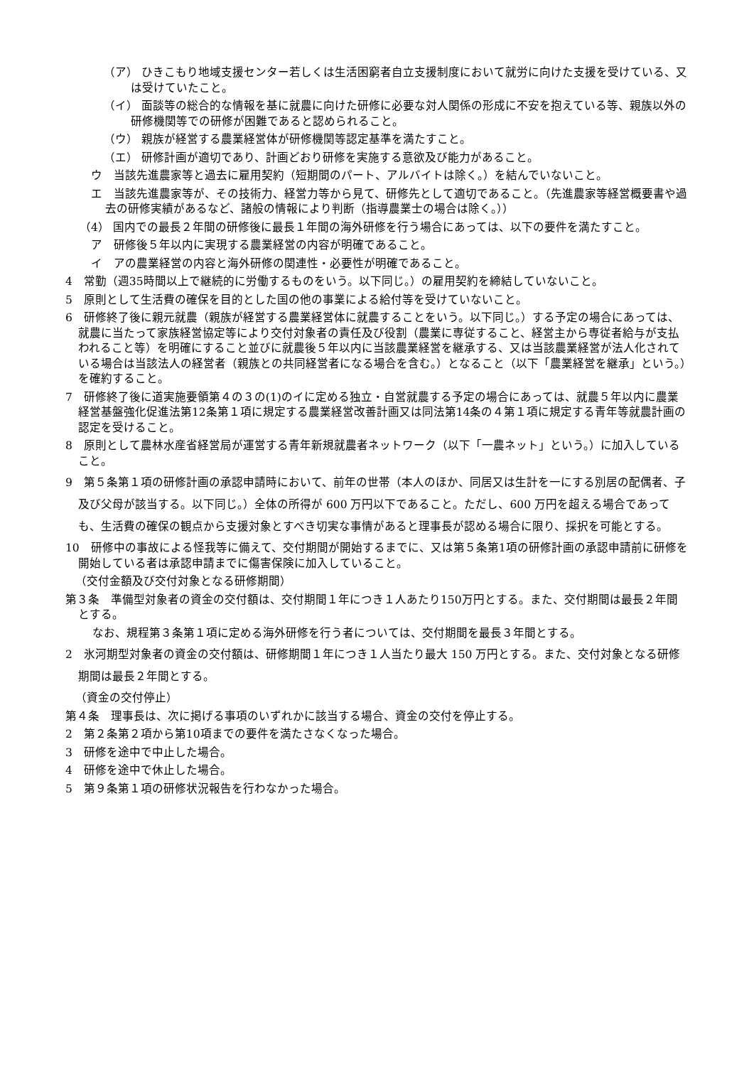（ア） ひきこもり地域支援センター若しくは生活困窮者自立支援制度において就労に向けた支援を受けている、又は受けていたこと。
（イ） 面談等の総合的な情報を基に就農に向けた研修に必要な対人関係の形成に不安を抱えている等、親族以外の研修機関等での研修が困難であると認められること。
（ウ） 親族が経営する農業経営体が研修機関等認定基準を満たすこと。
（エ） 研修計画が適切であり、計画どおり研修を実施する意欲及び能力があること。
ウ　当該先進農家等と過去に雇用契約（短期間のパート、アルバイトは除く。）を結んでいないこと。
エ　当該先進農家等が、その技術力、経営力等から見て、研修先として適切であること。（先進農家等経営概要書や過去の研修実績があるなど、諸般の情報により判断（指導農業士の場合は除く。））
（4） 国内での最長２年間の研修後に最長１年間の海外研修を行う場合にあっては、以下の要件を満たすこと。
ア　研修後５年以内に実現する農業経営の内容が明確であること。
イ　アの農業経営の内容と海外研修の関連性・必要性が明確であること。
4　常勤（週35時間以上で継続的に労働するものをいう。以下同じ。）の雇用契約を締結していないこと。
5　原則として生活費の確保を目的とした国の他の事業による給付等を受けていないこと。
6　研修終了後に親元就農（親族が経営する農業経営体に就農することをいう。以下同じ。）する予定の場合にあっては、就農に当たって家族経営協定等により交付対象者の責任及び役割（農業に専従すること、経営主から専従者給与が支払われること等）を明確にすること並びに就農後５年以内に当該農業経営を継承する、又は当該農業経営が法人化されている場合は当該法人の経営者（親族との共同経営者になる場合を含む。）となること（以下「農業経営を継承」という。）を確約すること。
7　研修終了後に道実施要領第４の３の(1)のイに定める独立・自営就農する予定の場合にあっては、就農５年以内に農業経営基盤強化促進法第12条第１項に規定する農業経営改善計画又は同法第14条の４第１項に規定する青年等就農計画の認定を受けること。
8　原則として農林水産省経営局が運営する青年新規就農者ネットワーク（以下「一農ネット」という。）に加入していること。
9　第５条第１項の研修計画の承認申請時において、前年の世帯（本人のほか、同居又は生計を一にする別居の配偶者、子及び父母が該当する。以下同じ。）全体の所得が 600 万円以下であること。ただし、600 万円を超える場合であっても、生活費の確保の観点から支援対象とすべき切実な事情があると理事長が認める場合に限り、採択を可能とする。
10　研修中の事故による怪我等に備えて、交付期間が開始するまでに、又は第５条第1項の研修計画の承認申請前に研修を開始している者は承認申請までに傷害保険に加入していること。
（交付金額及び交付対象となる研修期間）
第３条　準備型対象者の資金の交付額は、交付期間１年につき１人あたり150万円とする。また、交付期間は最長２年間とする。
なお、規程第３条第１項に定める海外研修を行う者については、交付期間を最長３年間とする。
2　氷河期型対象者の資金の交付額は、研修期間１年につき１人当たり最大 150 万円とする。また、交付対象となる研修期間は最長２年間とする。
（資金の交付停止）
第４条　理事長は、次に掲げる事項のいずれかに該当する場合、資金の交付を停止する。
2　第２条第２項から第10項までの要件を満たさなくなった場合。
3　研修を途中で中止した場合。
4　研修を途中で休止した場合。
5　第９条第１項の研修状況報告を行わなかった場合。